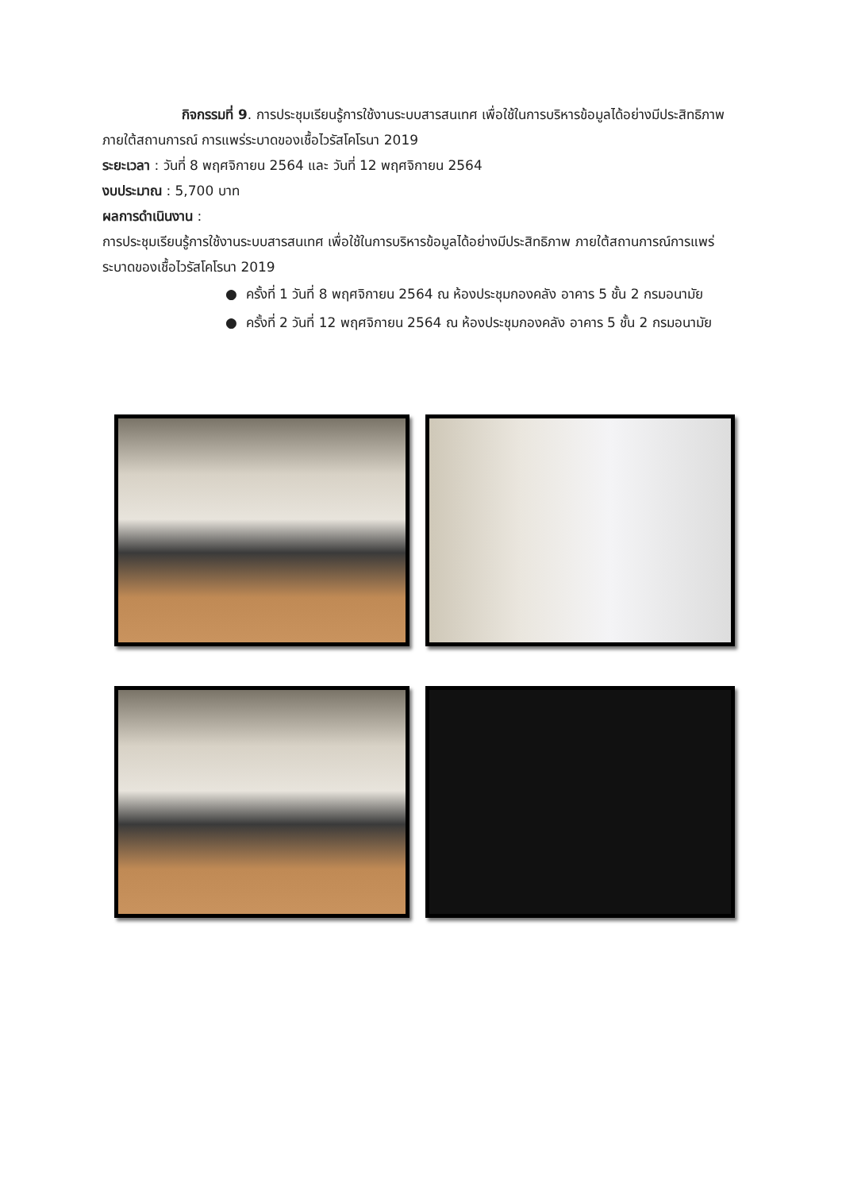กิจกรรมที่ 9. การประชุมเรียนรู้การใช้งานระบบสารสนเทศ เพื่อใช้ในการบริหารข้อมูลได้อย่างมีประสิทธิภาพ ภายใต้สถานการณ์ การแพร่ระบาดของเชื้อไวรัสโคโรนา 2019
ระยะเวลา : วันที่ 8 พฤศจิกายน 2564 และ วันที่ 12 พฤศจิกายน 2564
งบประมาณ : 5,700 บาท
ผลการดำเนินงาน :
การประชุมเรียนรู้การใช้งานระบบสารสนเทศ เพื่อใช้ในการบริหารข้อมูลได้อย่างมีประสิทธิภาพ ภายใต้สถานการณ์การแพร่ระบาดของเชื้อไวรัสโคโรนา 2019
● ครั้งที่ 1 วันที่ 8 พฤศจิกายน 2564 ณ ห้องประชุมกองคลัง อาคาร 5 ชั้น 2 กรมอนามัย
● ครั้งที่ 2 วันที่ 12 พฤศจิกายน 2564 ณ ห้องประชุมกองคลัง อาคาร 5 ชั้น 2 กรมอนามัย